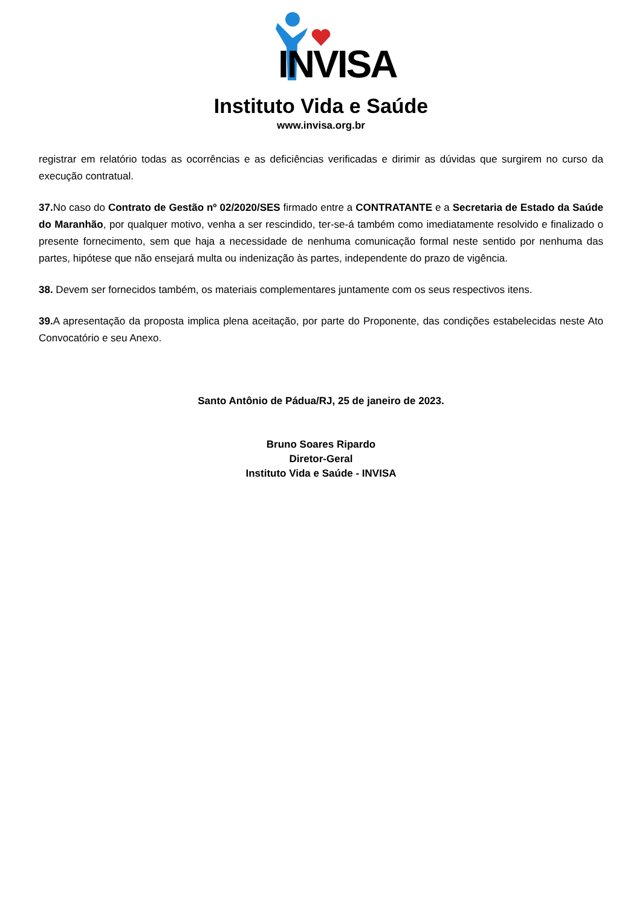INVISA
Instituto Vida e Saúde
www.invisa.org.br
registrar em relatório todas as ocorrências e as deficiências verificadas e dirimir as dúvidas que surgirem no curso da execução contratual.
37. No caso do Contrato de Gestão nº 02/2020/SES firmado entre a CONTRATANTE e a Secretaria de Estado da Saúde do Maranhão, por qualquer motivo, venha a ser rescindido, ter-se-á também como imediatamente resolvido e finalizado o presente fornecimento, sem que haja a necessidade de nenhuma comunicação formal neste sentido por nenhuma das partes, hipótese que não ensejará multa ou indenização às partes, independente do prazo de vigência.
38. Devem ser fornecidos também, os materiais complementares juntamente com os seus respectivos itens.
39. A apresentação da proposta implica plena aceitação, por parte do Proponente, das condições estabelecidas neste Ato Convocatório e seu Anexo.
Santo Antônio de Pádua/RJ, 25 de janeiro de 2023.
Bruno Soares Ripardo
Diretor-Geral
Instituto Vida e Saúde - INVISA